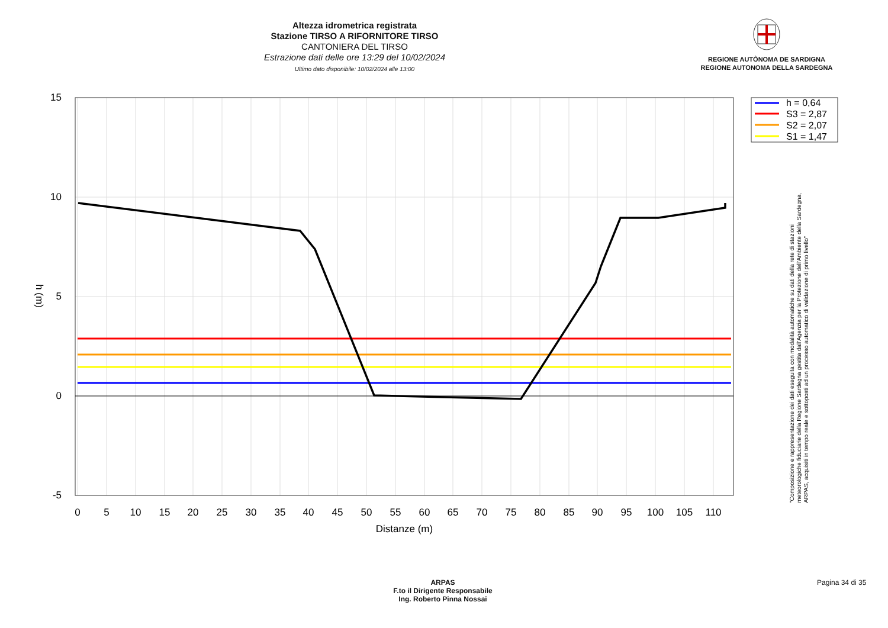Altezza idrometrica registrata
Stazione TIRSO A RIFORNITORE TIRSO
CANTONIERA DEL TIRSO
Estrazione dati delle ore 13:29 del 10/02/2024
Ultimo dato disponibile: 10/02/2024 alle 13:00
REGIONE AUTÒNOMA DE SARDIGNA
REGIONE AUTONOMA DELLA SARDEGNA
15
10
5
0
-5
0
5
10
15
20
25
30
35
40
45
50
55
60
65
70
75
80
85
90
95
100
105
110
Distanze (m)
h (m)
h = 0,64
S3 = 2,87
S2 = 2,07
S1 = 1,47
"Composizione e rappresentazione dei dati eseguita con modalità automatiche su dati della rete di stazioni
meteorologiche fiduciarie della Regione Sardegna gestita dall'Agenzia per la Protezione dell'Ambiente della Sardegna,
ARPAS, acquisiti in tempo reale e sottoposti ad un processo automatico di validazione di primo livello"
ARPAS
F.to il Dirigente Responsabile
Ing. Roberto Pinna Nossai
Pagina 34 di 35